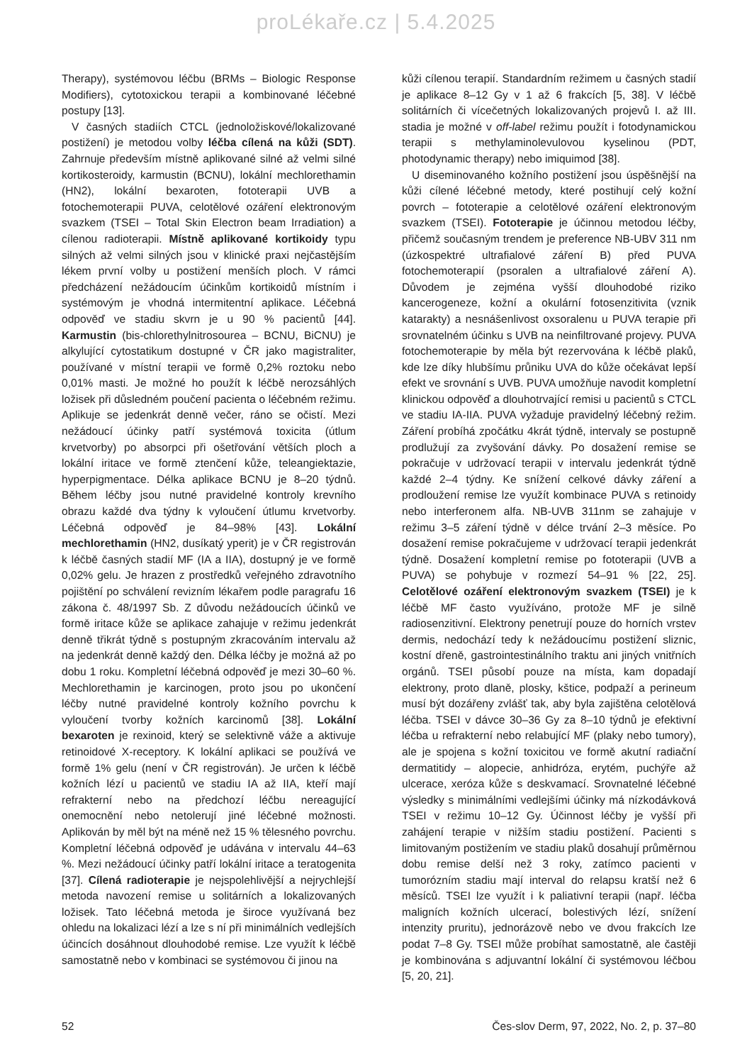proLékaře.cz | 5.4.2025
Therapy), systémovou léčbu (BRMs – Biologic Response Modifiers), cytotoxickou terapii a kombinované léčebné postupy [13].
V časných stadiích CTCL (jednoložiskové/lokalizované postižení) je metodou volby léčba cílená na kůži (SDT). Zahrnuje především místně aplikované silné až velmi silné kortikosteroidy, karmustin (BCNU), lokální mechlorethamin (HN2), lokální bexaroten, fototerapii UVB a fotochemoterapii PUVA, celotělové ozáření elektronovým svazkem (TSEI – Total Skin Electron beam Irradiation) a cílenou radioterapii. Místně aplikované kortikoidy typu silných až velmi silných jsou v klinické praxi nejčastějším lékem první volby u postižení menších ploch. V rámci předcházení nežádoucím účinkům kortikoidů místním i systémovým je vhodná intermitentní aplikace. Léčebná odpověď ve stadiu skvrn je u 90 % pacientů [44]. Karmustin (bis-chlorethylnitrosourea – BCNU, BiCNU) je alkylující cytostatikum dostupné v ČR jako magistraliter, používané v místní terapii ve formě 0,2% roztoku nebo 0,01% masti. Je možné ho použít k léčbě nerozsáhlých ložisek při důsledném poučení pacienta o léčebném režimu. Aplikuje se jedenkrát denně večer, ráno se očistí. Mezi nežádoucí účinky patří systémová toxicita (útlum krvetvorby) po absorpci při ošetřování větších ploch a lokální iritace ve formě ztenčení kůže, teleangiektazie, hyperpigmentace. Délka aplikace BCNU je 8–20 týdnů. Během léčby jsou nutné pravidelné kontroly krevního obrazu každé dva týdny k vyloučení útlumu krvetvorby. Léčebná odpověď je 84–98% [43]. Lokální mechlorethamin (HN2, dusíkatý yperit) je v ČR registrován k léčbě časných stadií MF (IA a IIA), dostupný je ve formě 0,02% gelu. Je hrazen z prostředků veřejného zdravotního pojištění po schválení revizním lékařem podle paragrafu 16 zákona č. 48/1997 Sb. Z důvodu nežádoucích účinků ve formě iritace kůže se aplikace zahajuje v režimu jedenkrát denně třikrát týdně s postupným zkracováním intervalu až na jedenkrát denně každý den. Délka léčby je možná až po dobu 1 roku. Kompletní léčebná odpověď je mezi 30–60 %. Mechlorethamin je karcinogen, proto jsou po ukončení léčby nutné pravidelné kontroly kožního povrchu k vyloučení tvorby kožních karcinomů [38]. Lokální bexaroten je rexinoid, který se selektivně váže a aktivuje retinoidové X-receptory. K lokální aplikaci se používá ve formě 1% gelu (není v ČR registrován). Je určen k léčbě kožních lézí u pacientů ve stadiu IA až IIA, kteří mají refrakterní nebo na předchozí léčbu nereagující onemocnění nebo netolerují jiné léčebné možnosti. Aplikován by měl být na méně než 15 % tělesného povrchu. Kompletní léčebná odpověď je udávána v intervalu 44–63 %. Mezi nežádoucí účinky patří lokální iritace a teratogenita [37]. Cílená radioterapie je nejspolehlivější a nejrychlejší metoda navození remise u solitárních a lokalizovaných ložisek. Tato léčebná metoda je široce využívaná bez ohledu na lokalizaci lézí a lze s ní při minimálních vedlejších účincích dosáhnout dlouhodobé remise. Lze využít k léčbě samostatně nebo v kombinaci se systémovou či jinou na
kůži cílenou terapií. Standardním režimem u časných stadií je aplikace 8–12 Gy v 1 až 6 frakcích [5, 38]. V léčbě solitárních či vícečetných lokalizovaných projevů I. až III. stadia je možné v off-label režimu použít i fotodynamickou terapii s methylaminolevulovou kyselinou (PDT, photodynamic therapy) nebo imiquimod [38].
U diseminovaného kožního postižení jsou úspěšnější na kůži cílené léčebné metody, které postihují celý kožní povrch – fototerapie a celotělové ozáření elektronovým svazkem (TSEI). Fototerapie je účinnou metodou léčby, přičemž současným trendem je preference NB-UBV 311 nm (úzkospektré ultrafialové záření B) před PUVA fotochemoterapií (psoralen a ultrafialové záření A). Důvodem je zejména vyšší dlouhodobé riziko kancerogeneze, kožní a okulární fotosenzitivita (vznik katarakty) a nesnášenlivost oxsoralenu u PUVA terapie při srovnatelném účinku s UVB na neinfiltrované projevy. PUVA fotochemoterapie by měla být rezervována k léčbě plaků, kde lze díky hlubšímu průniku UVA do kůže očekávat lepší efekt ve srovnání s UVB. PUVA umožňuje navodit kompletní klinickou odpověď a dlouhotrvající remisi u pacientů s CTCL ve stadiu IA-IIA. PUVA vyžaduje pravidelný léčebný režim. Záření probíhá zpočátku 4krát týdně, intervaly se postupně prodlužují za zvyšování dávky. Po dosažení remise se pokračuje v udržovací terapii v intervalu jedenkrát týdně každé 2–4 týdny. Ke snížení celkové dávky záření a prodloužení remise lze využít kombinace PUVA s retinoidy nebo interferonem alfa. NB-UVB 311nm se zahajuje v režimu 3–5 zá­ření týdně v délce trvání 2–3 měsíce. Po dosažení remise pokračujeme v udržovací terapii jedenkrát týdně. Dosažení kompletní remise po fototerapii (UVB a PUVA) se pohybuje v rozmezí 54–91 % [22, 25]. Celotělové ozáření elektronovým svazkem (TSEI) je k léčbě MF často využíváno, protože MF je silně radiosenzitivní. Elektrony penetrují pouze do horních vrstev dermis, nedochází tedy k nežádoucímu postižení sliznic, kostní dřeně, gastrointestinálního traktu ani jiných vnitřních orgánů. TSEI působí pouze na místa, kam dopadají elektrony, proto dlaně, plosky, kštice, podpaží a perineum musí být dozářeny zvlášť tak, aby byla zajištěna celotělová léčba. TSEI v dávce 30–36 Gy za 8–10 týdnů je efektivní léčba u refrakterní nebo relabující MF (plaky nebo tumory), ale je spojena s kožní toxicitou ve formě akutní radiační dermatitidy – alopecie, anhidróza, erytém, puchýře až ulcerace, xeróza kůže s deskvamací. Srovnatelné léčebné výsledky s minimálními vedlejšími účinky má nízkodávková TSEI v režimu 10–12 Gy. Účinnost léčby je vyšší při zahájení terapie v nižším stadiu postižení. Pacienti s limitovaným postižením ve stadiu plaků dosahují průměrnou dobu remise delší než 3 roky, zatímco pacienti v tumorózním stadiu mají interval do relapsu kratší než 6 měsíců. TSEI lze využít i k paliativní terapii (např. léčba maligních kožních ulcerací, bolestivých lézí, snížení intenzity pruritu), jednorázově nebo ve dvou frakcích lze podat 7–8 Gy. TSEI může probíhat samostatně, ale častěji je kombinována s adjuvantní lokální či systémovou léčbou [5, 20, 21].
52 Čes-slov Derm, 97, 2022, No. 2, p. 37–80